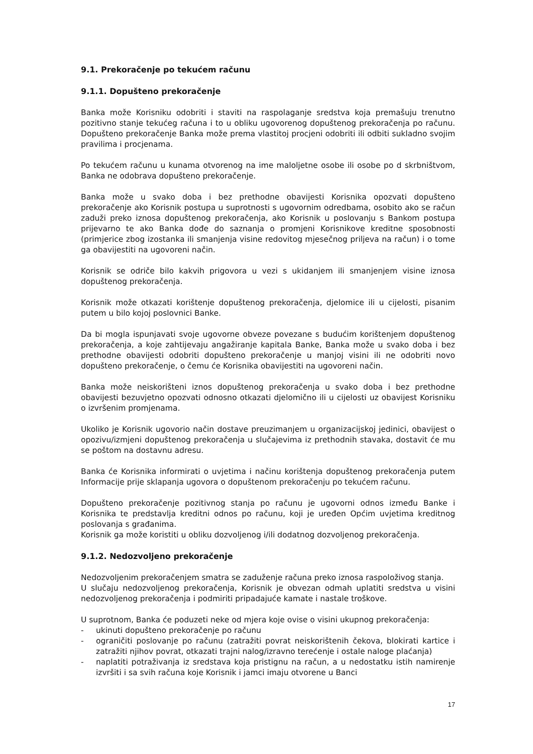9.1. Prekoračenje po tekućem računu
9.1.1. Dopušteno prekoračenje
Banka može Korisniku odobriti i staviti na raspolaganje sredstva koja premašuju trenutno pozitivno stanje tekućeg računa i to u obliku ugovorenog dopuštenog prekoračenja po računu. Dopušteno prekoračenje Banka može prema vlastitoj procjeni odobriti ili odbiti sukladno svojim pravilima i procjenama.
Po tekućem računu u kunama otvorenog na ime maloljetne osobe ili osobe po d skrbništvom, Banka ne odobrava dopušteno prekoračenje.
Banka može u svako doba i bez prethodne obavijesti Korisnika opozvati dopušteno prekoračenje ako Korisnik postupa u suprotnosti s ugovornim odredbama, osobito ako se račun zaduži preko iznosa dopuštenog prekoračenja, ako Korisnik u poslovanju s Bankom postupa prijevarno te ako Banka dođe do saznanja o promjeni Korisnikove kreditne sposobnosti (primjerice zbog izostanka ili smanjenja visine redovitog mjesečnog priljeva na račun) i o tome ga obavijestiti na ugovoreni način.
Korisnik se odriče bilo kakvih prigovora u vezi s ukidanjem ili smanjenjem visine iznosa dopuštenog prekoračenja.
Korisnik može otkazati korištenje dopuštenog prekoračenja, djelomice ili u cijelosti, pisanim putem u bilo kojoj poslovnici Banke.
Da bi mogla ispunjavati svoje ugovorne obveze povezane s budućim korištenjem dopuštenog prekoračenja, a koje zahtijevaju angažiranje kapitala Banke, Banka može u svako doba i bez prethodne obavijesti odobriti dopušteno prekoračenje u manjoj visini ili ne odobriti novo dopušteno prekoračenje, o čemu će Korisnika obavijestiti na ugovoreni način.
Banka može neiskorišteni iznos dopuštenog prekoračenja u svako doba i bez prethodne obavijesti bezuvjetno opozvati odnosno otkazati djelomično ili u cijelosti uz obavijest Korisniku o izvršenim promjenama.
Ukoliko je Korisnik ugovorio način dostave preuzimanjem u organizacijskoj jedinici, obavijest o opozivu/izmjeni dopuštenog prekoračenja u slučajevima iz prethodnih stavaka, dostavit će mu se poštom na dostavnu adresu.
Banka će Korisnika informirati o uvjetima i načinu korištenja dopuštenog prekoračenja putem Informacije prije sklapanja ugovora o dopuštenom prekoračenju po tekućem računu.
Dopušteno prekoračenje pozitivnog stanja po računu je ugovorni odnos između Banke i Korisnika te predstavlja kreditni odnos po računu, koji je uređen Općim uvjetima kreditnog poslovanja s građanima.
Korisnik ga može koristiti u obliku dozvoljenog i/ili dodatnog dozvoljenog prekoračenja.
9.1.2. Nedozvoljeno prekoračenje
Nedozvoljenim prekoračenjem smatra se zaduženje računa preko iznosa raspoloživog stanja.
U slučaju nedozvoljenog prekoračenja, Korisnik je obvezan odmah uplatiti sredstva u visini nedozvoljenog prekoračenja i podmiriti pripadajuće kamate i nastale troškove.
U suprotnom, Banka će poduzeti neke od mjera koje ovise o visini ukupnog prekoračenja:
- ukinuti dopušteno prekoračenje po računu
- ograničiti poslovanje po računu (zatražiti povrat neiskorištenih čekova, blokirati kartice i zatražiti njihov povrat, otkazati trajni nalog/izravno terećenje i ostale naloge plaćanja)
- naplatiti potraživanja iz sredstava koja pristignu na račun, a u nedostatku istih namirenje izvršiti i sa svih računa koje Korisnik i jamci imaju otvorene u Banci
17